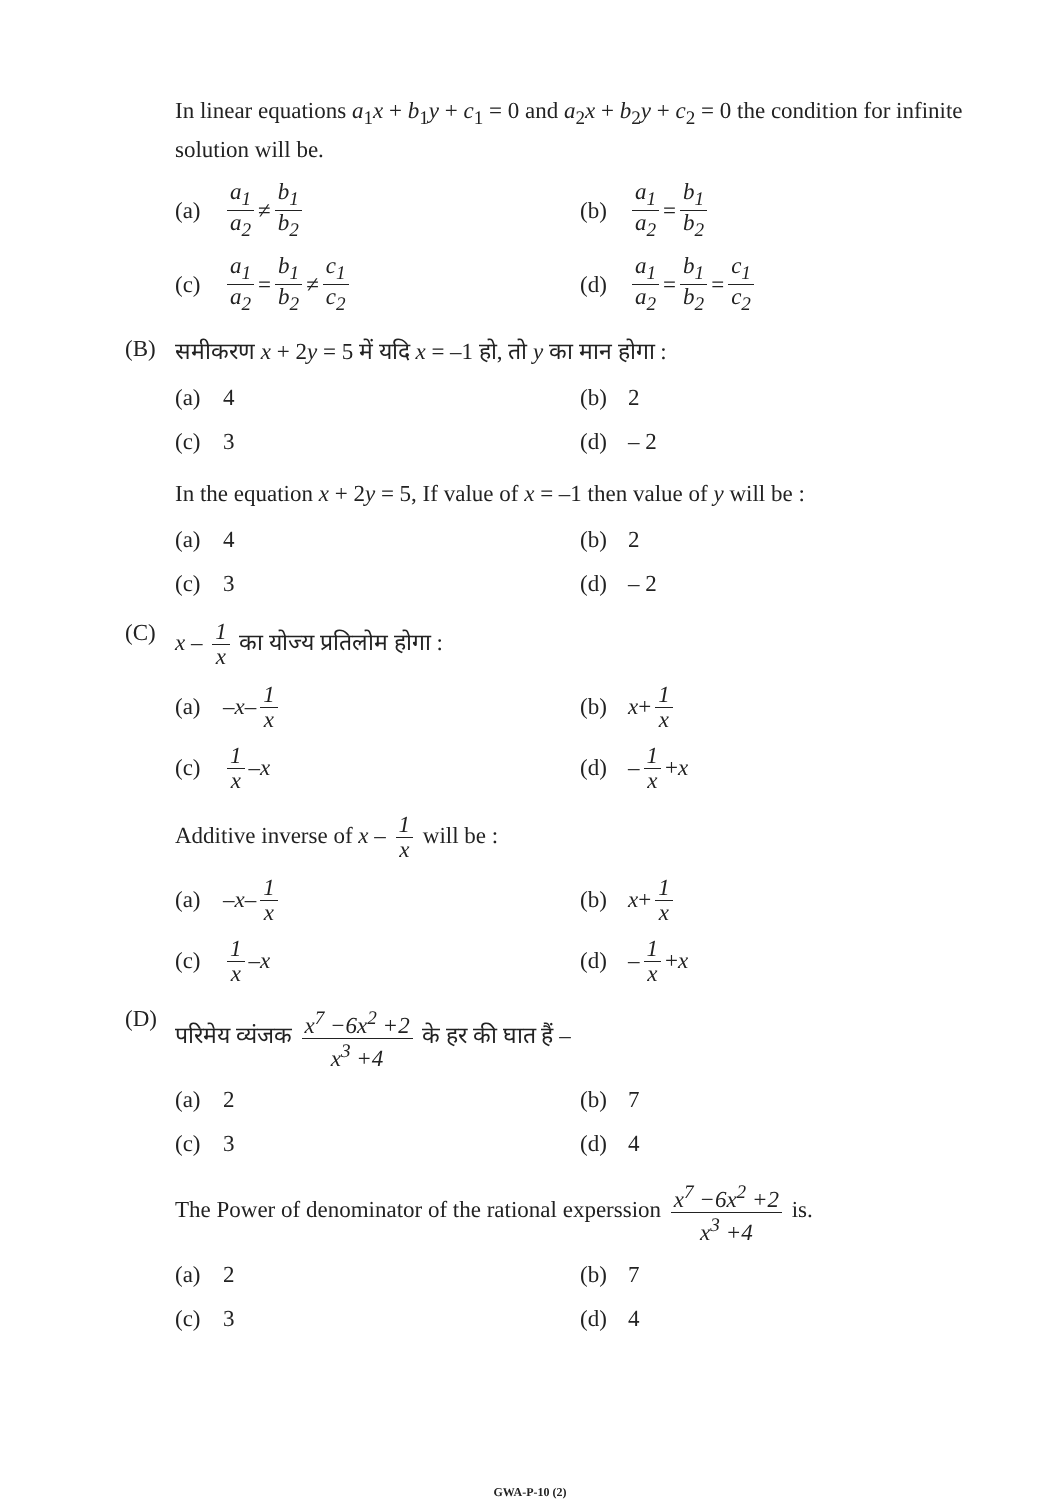In linear equations a<sub>1</sub>x + b<sub>1</sub>y + c<sub>1</sub> = 0 and a<sub>2</sub>x + b<sub>2</sub>y + c<sub>2</sub> = 0 the condition for infinite solution will be.
(a) a<sub>1</sub> a<sub>2</sub> ≠ b<sub>1</sub> b<sub>2</sub>
(b) a<sub>1</sub> a<sub>2</sub> = b<sub>1</sub> b<sub>2</sub>
(c) a<sub>1</sub> a<sub>2</sub> = b<sub>1</sub> b<sub>2</sub> ≠ c<sub>1</sub> c<sub>2</sub>
(d) a<sub>1</sub> a<sub>2</sub> = b<sub>1</sub> b<sub>2</sub> = c<sub>1</sub> c<sub>2</sub>
(B)
समीकरण x + 2y = 5 में यदि x = –1 हो, तो y का मान होगा :
(a) 4
(b) 2
(c) 3
(d) – 2
In the equation x + 2y = 5, If value of x = –1 then value of y will be :
(a) 4
(b) 2
(c) 3
(d) – 2
(C)
x – 1 x का योज्य प्रतिलोम होगा :
(a) – x – 1 x
(b) x + 1 x
(c) 1 x – x
(d) – 1 x + x
Additive inverse of x – 1 x will be :
(a) – x – 1 x
(b) x + 1 x
(c) 1 x – x
(d) – 1 x + x
(D)
परिमेय व्यंजक x<sup>7</sup> −6x<sup>2</sup> +2 x<sup>3</sup> +4 के हर की घात हैं –
(a) 2
(b) 7
(c) 3
(d) 4
The Power of denominator of the rational experssion x<sup>7</sup> −6x<sup>2</sup> +2 x<sup>3</sup> +4 is.
(a) 2
(b) 7
(c) 3
(d) 4
GWA-P-10 (2)